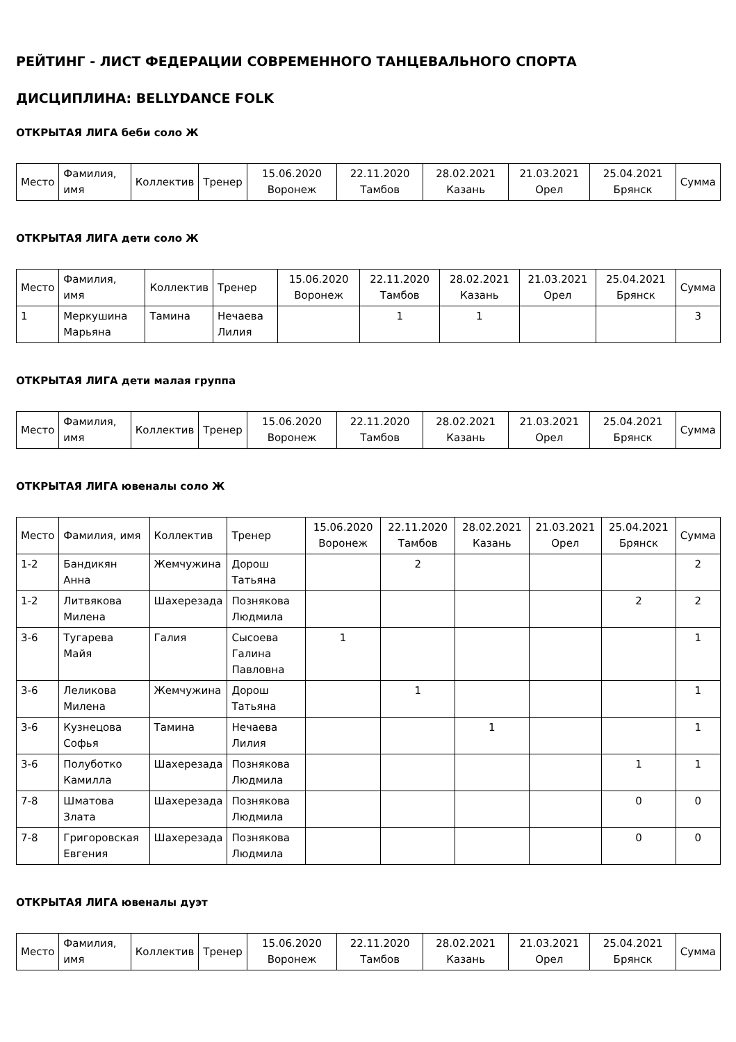РЕЙТИНГ - ЛИСТ ФЕДЕРАЦИИ СОВРЕМЕННОГО ТАНЦЕВАЛЬНОГО СПОРТА
ДИСЦИПЛИНА: BELLYDANCE FOLK
ОТКРЫТАЯ ЛИГА беби соло Ж
| Место | Фамилия, имя | Коллектив | Тренер | 15.06.2020 Воронеж | 22.11.2020 Тамбов | 28.02.2021 Казань | 21.03.2021 Орел | 25.04.2021 Брянск | Сумма |
| --- | --- | --- | --- | --- | --- | --- | --- | --- | --- |
ОТКРЫТАЯ ЛИГА дети соло Ж
| Место | Фамилия, имя | Коллектив | Тренер | 15.06.2020 Воронеж | 22.11.2020 Тамбов | 28.02.2021 Казань | 21.03.2021 Орел | 25.04.2021 Брянск | Сумма |
| --- | --- | --- | --- | --- | --- | --- | --- | --- | --- |
| 1 | Меркушина Марьяна | Тамина | Нечаева Лилия | | 1 | 1 | | | 3 |
ОТКРЫТАЯ ЛИГА дети малая группа
| Место | Фамилия, имя | Коллектив | Тренер | 15.06.2020 Воронеж | 22.11.2020 Тамбов | 28.02.2021 Казань | 21.03.2021 Орел | 25.04.2021 Брянск | Сумма |
| --- | --- | --- | --- | --- | --- | --- | --- | --- | --- |
ОТКРЫТАЯ ЛИГА ювеналы соло Ж
| Место | Фамилия, имя | Коллектив | Тренер | 15.06.2020 Воронеж | 22.11.2020 Тамбов | 28.02.2021 Казань | 21.03.2021 Орел | 25.04.2021 Брянск | Сумма |
| --- | --- | --- | --- | --- | --- | --- | --- | --- | --- |
| 1-2 | Бандикян Анна | Жемчужина | Дорош Татьяна | | 2 | | | | 2 |
| 1-2 | Литвякова Милена | Шахерезада | Познякова Людмила | | | | | 2 | 2 |
| 3-6 | Тугарева Майя | Галия | Сысоева Галина Павловна | 1 | | | | | 1 |
| 3-6 | Леликова Милена | Жемчужина | Дорош Татьяна | | 1 | | | | 1 |
| 3-6 | Кузнецова Софья | Тамина | Нечаева Лилия | | | 1 | | | 1 |
| 3-6 | Полуботко Камилла | Шахерезада | Познякова Людмила | | | | | 1 | 1 |
| 7-8 | Шматова Злата | Шахерезада | Познякова Людмила | | | | | 0 | 0 |
| 7-8 | Григоровская Евгения | Шахерезада | Познякова Людмила | | | | | 0 | 0 |
ОТКРЫТАЯ ЛИГА ювеналы дуэт
| Место | Фамилия, имя | Коллектив | Тренер | 15.06.2020 Воронеж | 22.11.2020 Тамбов | 28.02.2021 Казань | 21.03.2021 Орел | 25.04.2021 Брянск | Сумма |
| --- | --- | --- | --- | --- | --- | --- | --- | --- | --- |